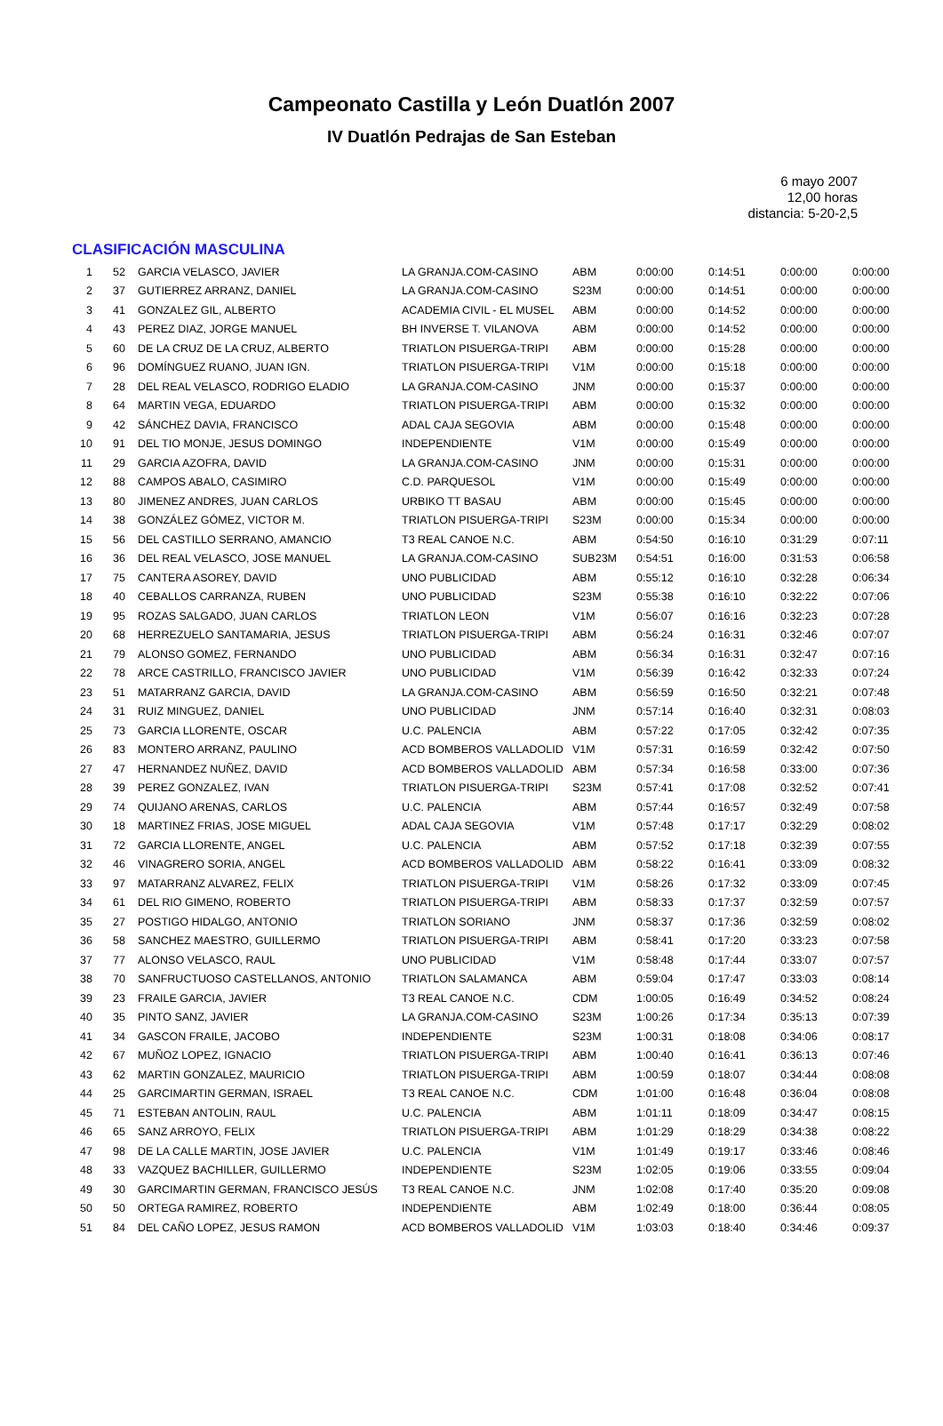Campeonato Castilla y León Duatlón 2007
IV Duatlón Pedrajas de San Esteban
6 mayo 2007
12,00 horas
distancia: 5-20-2,5
CLASIFICACIÓN MASCULINA
| 1 | 52 | GARCIA VELASCO, JAVIER | LA GRANJA.COM-CASINO | ABM | 0:00:00 | 0:14:51 | 0:00:00 | 0:00:00 |
| 2 | 37 | GUTIERREZ ARRANZ, DANIEL | LA GRANJA.COM-CASINO | S23M | 0:00:00 | 0:14:51 | 0:00:00 | 0:00:00 |
| 3 | 41 | GONZALEZ GIL, ALBERTO | ACADEMIA CIVIL - EL MUSEL | ABM | 0:00:00 | 0:14:52 | 0:00:00 | 0:00:00 |
| 4 | 43 | PEREZ DIAZ, JORGE MANUEL | BH INVERSE T. VILANOVA | ABM | 0:00:00 | 0:14:52 | 0:00:00 | 0:00:00 |
| 5 | 60 | DE LA CRUZ DE LA CRUZ, ALBERTO | TRIATLON PISUERGA-TRIPI | ABM | 0:00:00 | 0:15:28 | 0:00:00 | 0:00:00 |
| 6 | 96 | DOMÍNGUEZ RUANO, JUAN IGN. | TRIATLON PISUERGA-TRIPI | V1M | 0:00:00 | 0:15:18 | 0:00:00 | 0:00:00 |
| 7 | 28 | DEL REAL VELASCO, RODRIGO ELADIO | LA GRANJA.COM-CASINO | JNM | 0:00:00 | 0:15:37 | 0:00:00 | 0:00:00 |
| 8 | 64 | MARTIN VEGA, EDUARDO | TRIATLON PISUERGA-TRIPI | ABM | 0:00:00 | 0:15:32 | 0:00:00 | 0:00:00 |
| 9 | 42 | SÁNCHEZ DAVIA, FRANCISCO | ADAL CAJA SEGOVIA | ABM | 0:00:00 | 0:15:48 | 0:00:00 | 0:00:00 |
| 10 | 91 | DEL TIO MONJE, JESUS DOMINGO | INDEPENDIENTE | V1M | 0:00:00 | 0:15:49 | 0:00:00 | 0:00:00 |
| 11 | 29 | GARCIA AZOFRA, DAVID | LA GRANJA.COM-CASINO | JNM | 0:00:00 | 0:15:31 | 0:00:00 | 0:00:00 |
| 12 | 88 | CAMPOS ABALO, CASIMIRO | C.D. PARQUESOL | V1M | 0:00:00 | 0:15:49 | 0:00:00 | 0:00:00 |
| 13 | 80 | JIMENEZ ANDRES, JUAN CARLOS | URBIKO TT BASAU | ABM | 0:00:00 | 0:15:45 | 0:00:00 | 0:00:00 |
| 14 | 38 | GONZÁLEZ GÓMEZ, VICTOR M. | TRIATLON PISUERGA-TRIPI | S23M | 0:00:00 | 0:15:34 | 0:00:00 | 0:00:00 |
| 15 | 56 | DEL CASTILLO SERRANO, AMANCIO | T3 REAL CANOE N.C. | ABM | 0:54:50 | 0:16:10 | 0:31:29 | 0:07:11 |
| 16 | 36 | DEL REAL VELASCO, JOSE MANUEL | LA GRANJA.COM-CASINO | SUB23M | 0:54:51 | 0:16:00 | 0:31:53 | 0:06:58 |
| 17 | 75 | CANTERA ASOREY, DAVID | UNO PUBLICIDAD | ABM | 0:55:12 | 0:16:10 | 0:32:28 | 0:06:34 |
| 18 | 40 | CEBALLOS CARRANZA, RUBEN | UNO PUBLICIDAD | S23M | 0:55:38 | 0:16:10 | 0:32:22 | 0:07:06 |
| 19 | 95 | ROZAS SALGADO, JUAN CARLOS | TRIATLON LEON | V1M | 0:56:07 | 0:16:16 | 0:32:23 | 0:07:28 |
| 20 | 68 | HERREZUELO SANTAMARIA, JESUS | TRIATLON PISUERGA-TRIPI | ABM | 0:56:24 | 0:16:31 | 0:32:46 | 0:07:07 |
| 21 | 79 | ALONSO GOMEZ, FERNANDO | UNO PUBLICIDAD | ABM | 0:56:34 | 0:16:31 | 0:32:47 | 0:07:16 |
| 22 | 78 | ARCE CASTRILLO, FRANCISCO JAVIER | UNO PUBLICIDAD | V1M | 0:56:39 | 0:16:42 | 0:32:33 | 0:07:24 |
| 23 | 51 | MATARRANZ GARCIA, DAVID | LA GRANJA.COM-CASINO | ABM | 0:56:59 | 0:16:50 | 0:32:21 | 0:07:48 |
| 24 | 31 | RUIZ MINGUEZ, DANIEL | UNO PUBLICIDAD | JNM | 0:57:14 | 0:16:40 | 0:32:31 | 0:08:03 |
| 25 | 73 | GARCIA LLORENTE, OSCAR | U.C. PALENCIA | ABM | 0:57:22 | 0:17:05 | 0:32:42 | 0:07:35 |
| 26 | 83 | MONTERO ARRANZ, PAULINO | ACD BOMBEROS VALLADOLID | V1M | 0:57:31 | 0:16:59 | 0:32:42 | 0:07:50 |
| 27 | 47 | HERNANDEZ NUÑEZ, DAVID | ACD BOMBEROS VALLADOLID | ABM | 0:57:34 | 0:16:58 | 0:33:00 | 0:07:36 |
| 28 | 39 | PEREZ GONZALEZ, IVAN | TRIATLON PISUERGA-TRIPI | S23M | 0:57:41 | 0:17:08 | 0:32:52 | 0:07:41 |
| 29 | 74 | QUIJANO ARENAS, CARLOS | U.C. PALENCIA | ABM | 0:57:44 | 0:16:57 | 0:32:49 | 0:07:58 |
| 30 | 18 | MARTINEZ FRIAS, JOSE MIGUEL | ADAL CAJA SEGOVIA | V1M | 0:57:48 | 0:17:17 | 0:32:29 | 0:08:02 |
| 31 | 72 | GARCIA LLORENTE, ANGEL | U.C. PALENCIA | ABM | 0:57:52 | 0:17:18 | 0:32:39 | 0:07:55 |
| 32 | 46 | VINAGRERO SORIA, ANGEL | ACD BOMBEROS VALLADOLID | ABM | 0:58:22 | 0:16:41 | 0:33:09 | 0:08:32 |
| 33 | 97 | MATARRANZ ALVAREZ, FELIX | TRIATLON PISUERGA-TRIPI | V1M | 0:58:26 | 0:17:32 | 0:33:09 | 0:07:45 |
| 34 | 61 | DEL RIO GIMENO, ROBERTO | TRIATLON PISUERGA-TRIPI | ABM | 0:58:33 | 0:17:37 | 0:32:59 | 0:07:57 |
| 35 | 27 | POSTIGO HIDALGO, ANTONIO | TRIATLON SORIANO | JNM | 0:58:37 | 0:17:36 | 0:32:59 | 0:08:02 |
| 36 | 58 | SANCHEZ MAESTRO, GUILLERMO | TRIATLON PISUERGA-TRIPI | ABM | 0:58:41 | 0:17:20 | 0:33:23 | 0:07:58 |
| 37 | 77 | ALONSO VELASCO, RAUL | UNO PUBLICIDAD | V1M | 0:58:48 | 0:17:44 | 0:33:07 | 0:07:57 |
| 38 | 70 | SANFRUCTUOSO CASTELLANOS, ANTONIO | TRIATLON SALAMANCA | ABM | 0:59:04 | 0:17:47 | 0:33:03 | 0:08:14 |
| 39 | 23 | FRAILE GARCIA, JAVIER | T3 REAL CANOE N.C. | CDM | 1:00:05 | 0:16:49 | 0:34:52 | 0:08:24 |
| 40 | 35 | PINTO SANZ, JAVIER | LA GRANJA.COM-CASINO | S23M | 1:00:26 | 0:17:34 | 0:35:13 | 0:07:39 |
| 41 | 34 | GASCON FRAILE, JACOBO | INDEPENDIENTE | S23M | 1:00:31 | 0:18:08 | 0:34:06 | 0:08:17 |
| 42 | 67 | MUÑOZ LOPEZ, IGNACIO | TRIATLON PISUERGA-TRIPI | ABM | 1:00:40 | 0:16:41 | 0:36:13 | 0:07:46 |
| 43 | 62 | MARTIN GONZALEZ, MAURICIO | TRIATLON PISUERGA-TRIPI | ABM | 1:00:59 | 0:18:07 | 0:34:44 | 0:08:08 |
| 44 | 25 | GARCIMARTIN GERMAN, ISRAEL | T3 REAL CANOE N.C. | CDM | 1:01:00 | 0:16:48 | 0:36:04 | 0:08:08 |
| 45 | 71 | ESTEBAN ANTOLIN, RAUL | U.C. PALENCIA | ABM | 1:01:11 | 0:18:09 | 0:34:47 | 0:08:15 |
| 46 | 65 | SANZ ARROYO, FELIX | TRIATLON PISUERGA-TRIPI | ABM | 1:01:29 | 0:18:29 | 0:34:38 | 0:08:22 |
| 47 | 98 | DE LA CALLE MARTIN, JOSE JAVIER | U.C. PALENCIA | V1M | 1:01:49 | 0:19:17 | 0:33:46 | 0:08:46 |
| 48 | 33 | VAZQUEZ BACHILLER, GUILLERMO | INDEPENDIENTE | S23M | 1:02:05 | 0:19:06 | 0:33:55 | 0:09:04 |
| 49 | 30 | GARCIMARTIN GERMAN, FRANCISCO JESÚS | T3 REAL CANOE N.C. | JNM | 1:02:08 | 0:17:40 | 0:35:20 | 0:09:08 |
| 50 | 50 | ORTEGA RAMIREZ, ROBERTO | INDEPENDIENTE | ABM | 1:02:49 | 0:18:00 | 0:36:44 | 0:08:05 |
| 51 | 84 | DEL CAÑO LOPEZ, JESUS RAMON | ACD BOMBEROS VALLADOLID | V1M | 1:03:03 | 0:18:40 | 0:34:46 | 0:09:37 |